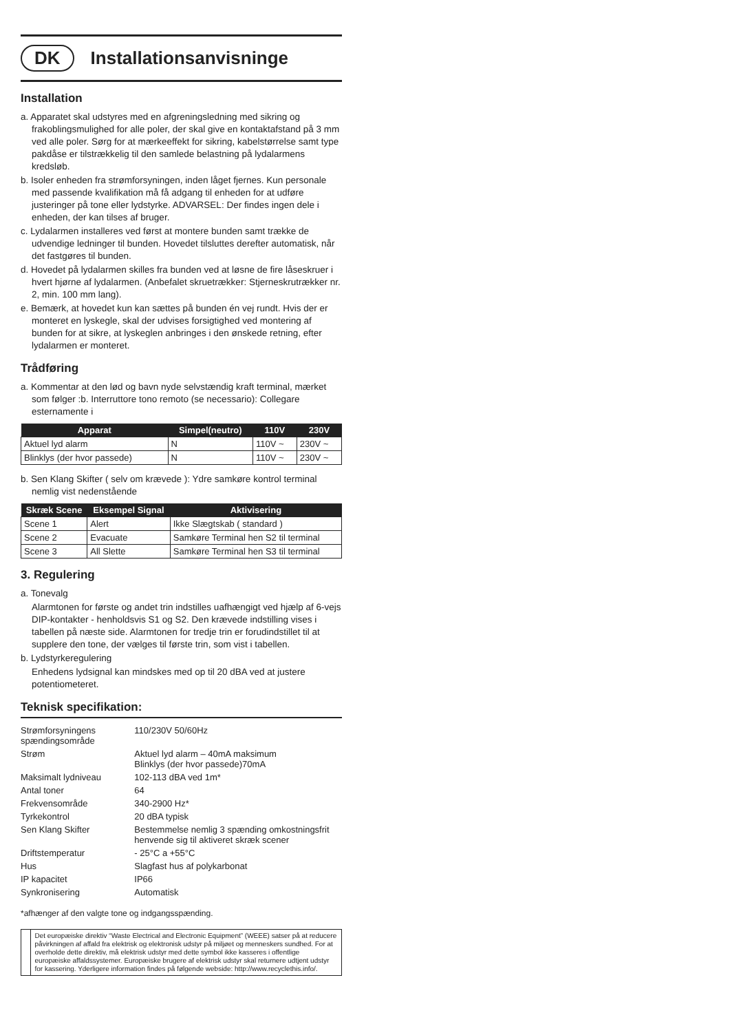DK Installationsanvisninge
Installation
a. Apparatet skal udstyres med en afgreningsledning med sikring og frakoblingsmulighed for alle poler, der skal give en kontaktafstand på 3 mm ved alle poler. Sørg for at mærkeeffekt for sikring, kabelstørrelse samt type pakdåse er tilstrækkelig til den samlede belastning på lydalarmens kredsløb.
b. Isoler enheden fra strømforsyningen, inden låget fjernes. Kun personale med passende kvalifikation må få adgang til enheden for at udføre justeringer på tone eller lydstyrke. ADVARSEL: Der findes ingen dele i enheden, der kan tilses af bruger.
c. Lydalarmen installeres ved først at montere bunden samt trække de udvendige ledninger til bunden. Hovedet tilsluttes derefter automatisk, når det fastgøres til bunden.
d. Hovedet på lydalarmen skilles fra bunden ved at løsne de fire låseskruer i hvert hjørne af lydalarmen. (Anbefalet skruetrækker: Stjerneskrutrækker nr. 2, min. 100 mm lang).
e. Bemærk, at hovedet kun kan sættes på bunden én vej rundt. Hvis der er monteret en lyskegle, skal der udvises forsigtighed ved montering af bunden for at sikre, at lyskeglen anbringes i den ønskede retning, efter lydalarmen er monteret.
Trådføring
a. Kommentar at den lød og bavn nyde selvstændig kraft terminal, mærket som følger :b. Interruttore tono remoto (se necessario): Collegare esternamente i
| Apparat | Simpel(neutro) | 110V | 230V |
| --- | --- | --- | --- |
| Aktuel lyd alarm | N | 110V ~ | 230V ~ |
| Blinklys (der hvor passede) | N | 110V ~ | 230V ~ |
b. Sen Klang Skifter ( selv om krævede ): Ydre samkøre kontrol terminal nemlig vist nedenstående
| Skræk Scene | Eksempel Signal | Aktivisering |
| --- | --- | --- |
| Scene 1 | Alert | Ikke Slægtskab ( standard ) |
| Scene 2 | Evacuate | Samkøre Terminal hen S2 til terminal |
| Scene 3 | All Slette | Samkøre Terminal hen S3 til terminal |
3. Regulering
a. Tonevalg
Alarmtonen for første og andet trin indstilles uafhængigt ved hjælp af 6-vejs DIP-kontakter - henholdsvis S1 og S2. Den krævede indstilling vises i tabellen på næste side. Alarmtonen for tredje trin er forudindstillet til at supplere den tone, der vælges til første trin, som vist i tabellen.
b. Lydstyrkeregulering
Enhedens lydsignal kan mindskes med op til 20 dBA ved at justere potentiometeret.
Teknisk specifikation:
| Strømforsyningens spændingsområde | 110/230V 50/60Hz |
| Strøm | Aktuel lyd alarm – 40mA maksimum Blinklys (der hvor passede)70mA |
| Maksimalt lydniveau | 102-113 dBA ved 1m* |
| Antal toner | 64 |
| Frekvensområde | 340-2900 Hz* |
| Tyrkekontrol | 20 dBA typisk |
| Sen Klang Skifter | Bestemmelse nemlig 3 spænding omkostningsfrit henvende sig til aktiveret skræk scener |
| Driftstemperatur | - 25°C a +55°C |
| Hus | Slagfast hus af polykarbonat |
| IP kapacitet | IP66 |
| Synkronisering | Automatisk |
*afhænger af den valgte tone og indgangsspænding.
Det europæiske direktiv “Waste Electrical and Electronic Equipment” (WEEE) satser på at reducere påvirkningen af affald fra elektrisk og elektronisk udstyr på miljøet og menneskers sundhed. For at overholde dette direktiv, må elektrisk udstyr med dette symbol ikke kasseres i offentlige europæiske affaldssystemer. Europæiske brugere af elektrisk udstyr skal returnere udtjent udstyr for kassering. Yderligere information findes på følgende webside: http://www.recyclethis.info/.